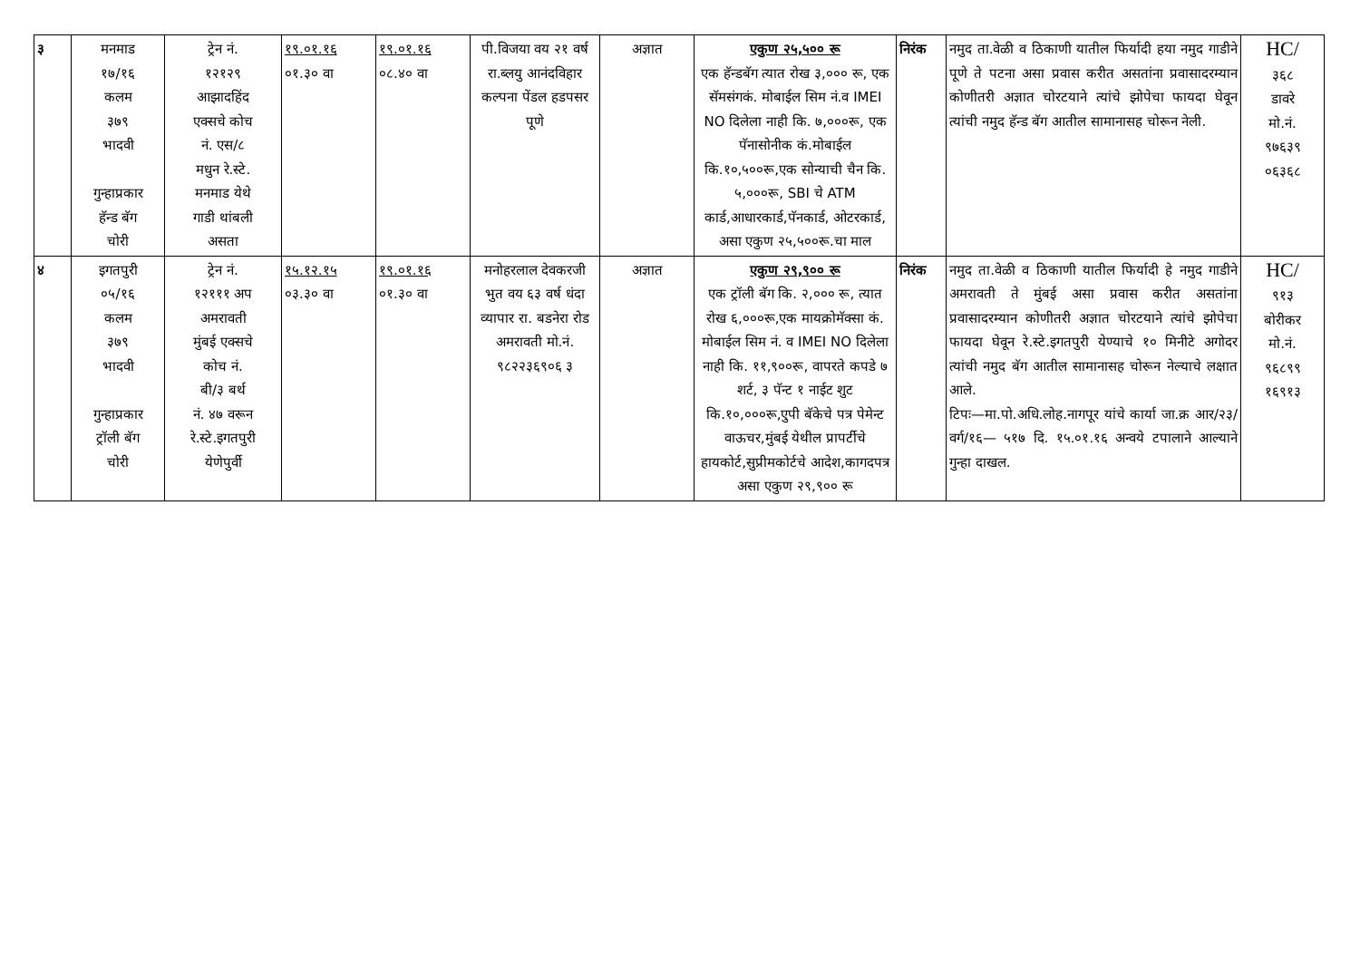| ३ | मनमाड १७/१६ कलम ३७९ भादवी गुन्हाप्रकार हॅन्ड बॅग चोरी | ट्रेन नं. १२१२९ आझादहिंद एक्सचे कोच नं. एस/८ मधुन रे.स्टे. मनमाड येथे गाडी थांबली असता | १९.०१.१६ ०१.३० वा | १९.०१.१६ ०८.४० वा | पी.विजया वय २१ वर्ष रा.ब्लयु आनंदविहार कल्पना पेंडल हडपसर पूणे | अज्ञात | एकुण २५,५०० रू एक हॅन्डबॅग त्यात रोख ३,००० रू, एक सॅमसंगकं. मोबाईल सिम नं.व IMEI NO दिलेला नाही कि. ७,०००रू, एक पॅनासोनीक कं.मोबाईल कि.१०,५००रू,एक सोन्याची चैन कि. ५,०००रू, SBI चे ATM कार्ड,आधारकार्ड,पॅनकार्ड, ओटरकार्ड, असा एकुण २५,५००रू.चा माल | निरंक | नमुद ता.वेळी व ठिकाणी यातील फिर्यादी हया नमुद गाडीने पूणे ते पटना असा प्रवास करीत असतांना प्रवासादरम्यान कोणीतरी अज्ञात चोरटयाने त्यांचे झोपेचा फायदा घेवून त्यांची नमुद हॅन्ड बॅग आतील सामानासह चोरून नेली. | HC/ ३६८ डावरे मो.नं. ९७६३९ ०६३६८ |
| ४ | इगतपुरी ०५/१६ कलम ३७९ भादवी गुन्हाप्रकार ट्रॉली बॅग चोरी | ट्रेन नं. १२१११ अप अमरावती मुंबई एक्सचे कोच नं. बी/३ बर्थ नं. ४७ वरून रे.स्टे.इगतपुरी येणेपुर्वी | १५.१२.१५ ०३.३० वा | १९.०१.१६ ०१.३० वा | मनोहरलाल देवकरजी भुत वय ६३ वर्ष धंदा व्यापार रा. बडनेरा रोड अमरावती मो.नं. ९८२२३६९०६ ३ | अज्ञात | एकुण २९,९०० रू एक ट्रॉली बॅग कि. २,००० रू, त्यात रोख ६,०००रू,एक मायक्रोमॅक्सा कं. मोबाईल सिम नं. व IMEI NO दिलेला नाही कि. ११,९००रू, वापरते कपडे ७ शर्ट, ३ पॅन्ट १ नाईट शुट कि.१०,०००रू,एुपी बॅकेचे पत्र पेमेन्ट वाऊचर,मुंबई येथील प्रापर्टीचे हायकोर्ट,सुप्रीमकोर्टचे आदेश,कागदपत्र असा एकुण २९,९०० रू | निरंक | नमुद ता.वेळी व ठिकाणी यातील फिर्यादी हे नमुद गाडीने अमरावती ते मुंबई असा प्रवास करीत असतांना प्रवासादरम्यान कोणीतरी अज्ञात चोरटयाने त्यांचे झोपेचा फायदा घेवून रे.स्टे.इगतपुरी येण्याचे १० मिनीटे अगोदर त्यांची नमुद बॅग आतील सामानासह चोरून नेल्याचे लक्षात आले. टिपः—मा.पो.अधि.लोह.नागपूर यांचे कार्या जा.क्र आर/२३/वर्ग/१६— ५१७ दि. १५.०१.१६ अन्वये टपालाने आल्याने गुन्हा दाखल. | HC/ ९१३ बोरीकर मो.नं. ९६८९९ १६९१३ |